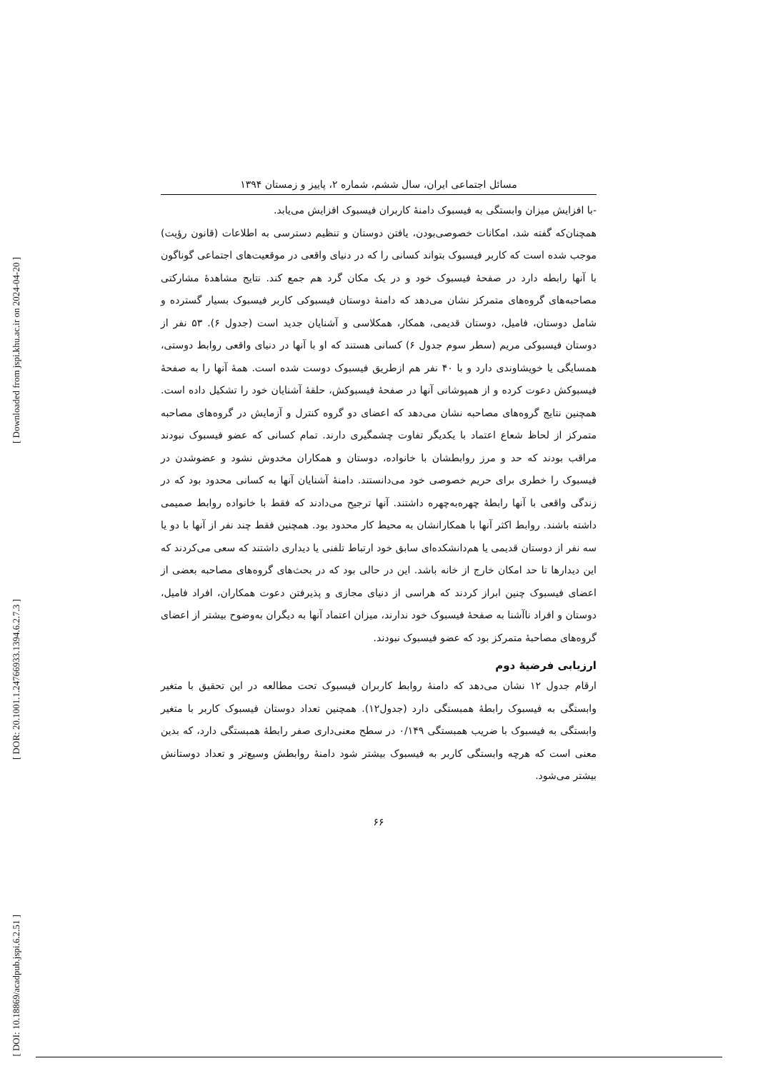[ Downloaded from jspi.khu.ac.ir on 2024-04-20 ]
[ DOR: 20.1001.1.24766933.1394.6.2.7.3 ]
[ DOI: 10.18869/acadpub.jspi.6.2.51 ]
مسائل اجتماعی ایران، سال ششم، شماره ۲، پاییز و زمستان ۱۳۹۴
-با افزایش میزان وابستگی به فیسبوک دامنۀ کاربران فیسبوک افزایش می‌یابد.
همچنان‌که گفته شد، امکانات خصوصی‌بودن، یافتن دوستان و تنظیم دسترسی به اطلاعات (قانون رؤیت) موجب شده است که کاربر فیسبوک بتواند کسانی را که در دنیای واقعی در موقعیت‌های اجتماعی گوناگون با آنها رابطه دارد در صفحۀ فیسبوک خود و در یک مکان گرد هم جمع کند. نتایج مشاهدۀ مشارکتی مصاحبه‌های گروه‌های متمرکز نشان می‌دهد که دامنۀ دوستان فیسبوکی کاربر فیسبوک بسیار گسترده و شامل دوستان، فامیل، دوستان قدیمی، همکار، همکلاسی و آشنایان جدید است (جدول ۶). ۵۳ نفر از دوستان فیسبوکی مریم (سطر سوم جدول ۶) کسانی هستند که او با آنها در دنیای واقعی روابط دوستی، همسایگی یا خویشاوندی دارد و با ۴۰ نفر هم ازطریق فیسبوک دوست شده است. همۀ آنها را به صفحۀ فیسبوکش دعوت کرده و از همپوشانی آنها در صفحۀ فیسبوکش، حلقۀ آشنایان خود را تشکیل داده است. همچنین نتایج گروه‌های مصاحبه نشان می‌دهد که اعضای دو گروه کنترل و آزمایش در گروه‌های مصاحبه متمرکز از لحاظ شعاع اعتماد با یکدیگر تفاوت چشمگیری دارند. تمام کسانی که عضو فیسبوک نبودند مراقب بودند که حد و مرز روابطشان با خانواده، دوستان و همکاران مخدوش نشود و عضوشدن در فیسبوک را خطری برای حریم خصوصی خود می‌دانستند. دامنۀ آشنایان آنها به کسانی محدود بود که در زندگی واقعی با آنها رابطۀ چهره‌به‌چهره داشتند. آنها ترجیح می‌دادند که فقط با خانواده روابط صمیمی داشته باشند. روابط اکثر آنها با همکارانشان به محیط کار محدود بود. همچنین فقط چند نفر از آنها با دو یا سه نفر از دوستان قدیمی یا هم‌دانشکده‌ای سابق خود ارتباط تلفنی یا دیداری داشتند که سعی می‌کردند که این دیدارها تا حد امکان خارج از خانه باشد. این در حالی بود که در بحث‌های گروه‌های مصاحبه بعضی از اعضای فیسبوک چنین ابراز کردند که هراسی از دنیای مجازی و پذیرفتن دعوت همکاران، افراد فامیل، دوستان و افراد ناآشنا به صفحۀ فیسبوک خود ندارند، میزان اعتماد آنها به دیگران به‌وضوح بیشتر از اعضای گروه‌های مصاحبۀ متمرکز بود که عضو فیسبوک نبودند.
ارزیابی فرضیۀ دوم
ارقام جدول ۱۲ نشان می‌دهد که دامنۀ روابط کاربران فیسبوک تحت مطالعه در این تحقیق با متغیر وابستگی به فیسبوک رابطۀ همبستگی دارد (جدول۱۲). همچنین تعداد دوستان فیسبوک کاربر با متغیر وابستگی به فیسبوک با ضریب همبستگی ۰/۱۴۹ در سطح معنی‌داری صفر رابطۀ همبستگی دارد، که بدین معنی است که هرچه وابستگی کاربر به فیسبوک بیشتر شود دامنۀ روابطش وسیع‌تر و تعداد دوستانش بیشتر می‌شود.
۶۶